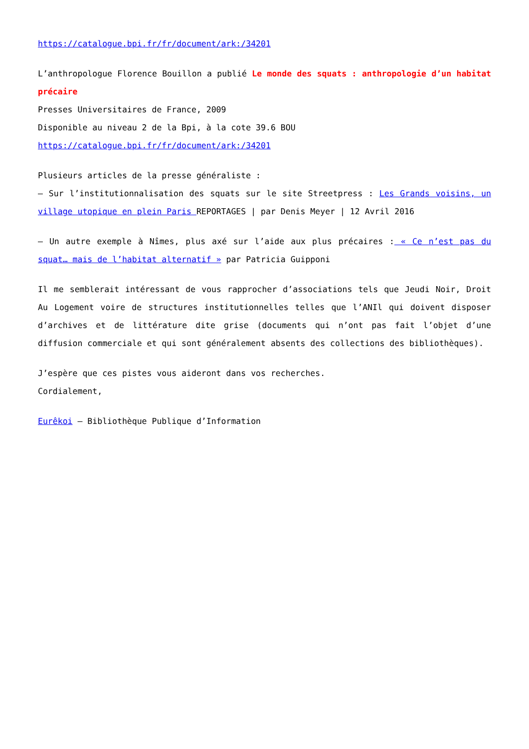https://catalogue.bpi.fr/fr/document/ark:/34201
L’anthropologue Florence Bouillon a publié Le monde des squats : anthropologie d’un habitat précaire
Presses Universitaires de France, 2009
Disponible au niveau 2 de la Bpi, à la cote 39.6 BOU
https://catalogue.bpi.fr/fr/document/ark:/34201
Plusieurs articles de la presse généraliste :
– Sur l’institutionnalisation des squats sur le site Streetpress : Les Grands voisins, un village utopique en plein Paris REPORTAGES | par Denis Meyer | 12 Avril 2016
– Un autre exemple à Nîmes, plus axé sur l’aide aux plus précaires : « Ce n’est pas du squat… mais de l’habitat alternatif » par Patricia Guipponi
Il me semblerait intéressant de vous rapprocher d’associations tels que Jeudi Noir, Droit Au Logement voire de structures institutionnelles telles que l’ANIl qui doivent disposer d’archives et de littérature dite grise (documents qui n’ont pas fait l’objet d’une diffusion commerciale et qui sont généralement absents des collections des bibliothèques).
J’espère que ces pistes vous aideront dans vos recherches.
Cordialement,
Eurêkoi – Bibliothèque Publique d’Information